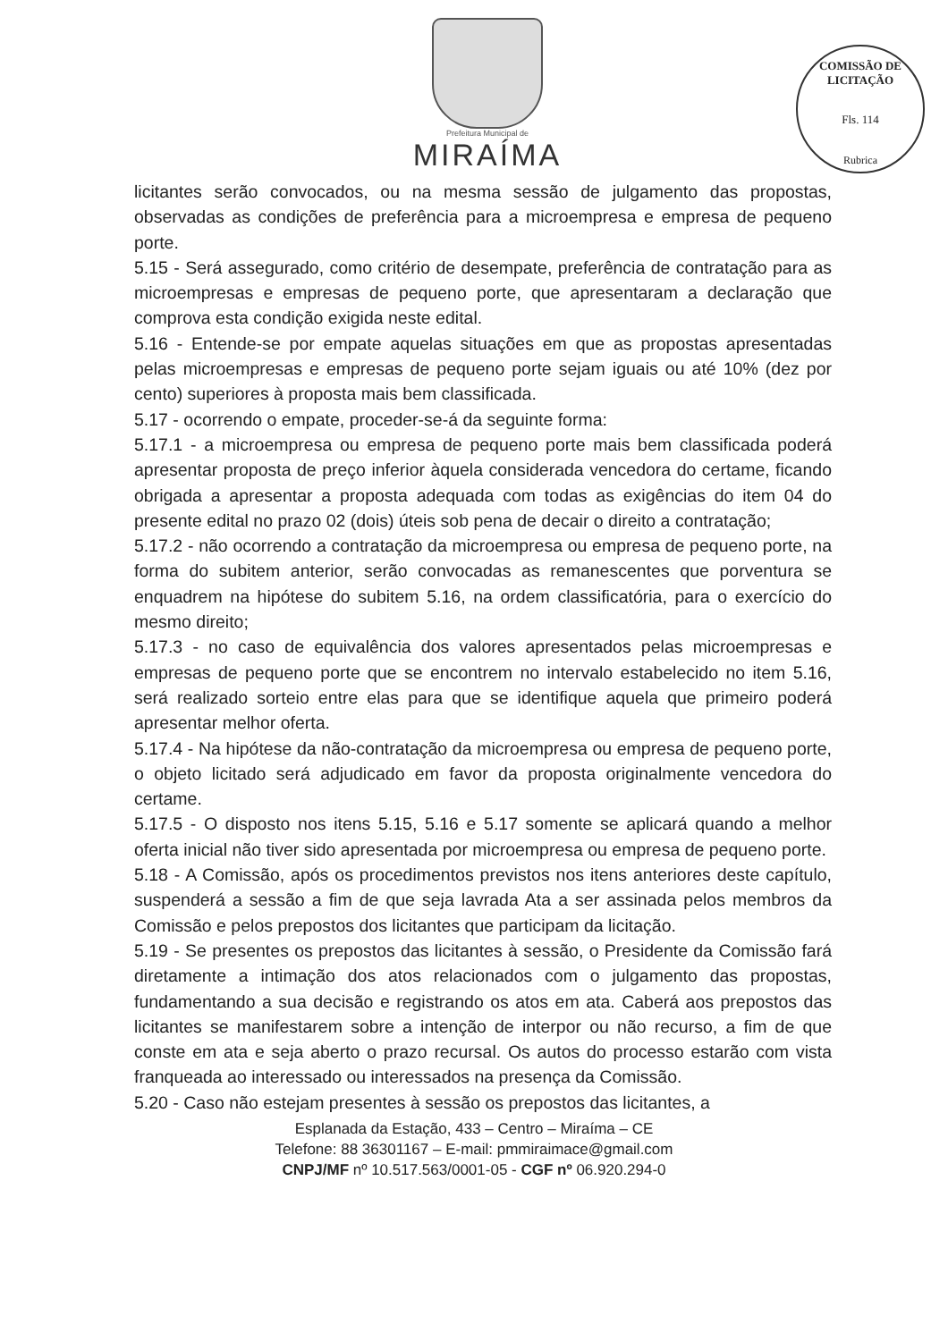Prefeitura Municipal de
MIRAÍMA
COMISSÃO DE LICITAÇÃO
Fls. 114
Rubrica
licitantes serão convocados, ou na mesma sessão de julgamento das propostas, observadas as condições de preferência para a microempresa e empresa de pequeno porte.
5.15 - Será assegurado, como critério de desempate, preferência de contratação para as microempresas e empresas de pequeno porte, que apresentaram a declaração que comprova esta condição exigida neste edital.
5.16 - Entende-se por empate aquelas situações em que as propostas apresentadas pelas microempresas e empresas de pequeno porte sejam iguais ou até 10% (dez por cento) superiores à proposta mais bem classificada.
5.17 - ocorrendo o empate, proceder-se-á da seguinte forma:
5.17.1 - a microempresa ou empresa de pequeno porte mais bem classificada poderá apresentar proposta de preço inferior àquela considerada vencedora do certame, ficando obrigada a apresentar a proposta adequada com todas as exigências do item 04 do presente edital no prazo 02 (dois) úteis sob pena de decair o direito a contratação;
5.17.2 - não ocorrendo a contratação da microempresa ou empresa de pequeno porte, na forma do subitem anterior, serão convocadas as remanescentes que porventura se enquadrem na hipótese do subitem 5.16, na ordem classificatória, para o exercício do mesmo direito;
5.17.3 - no caso de equivalência dos valores apresentados pelas microempresas e empresas de pequeno porte que se encontrem no intervalo estabelecido no item 5.16, será realizado sorteio entre elas para que se identifique aquela que primeiro poderá apresentar melhor oferta.
5.17.4 - Na hipótese da não-contratação da microempresa ou empresa de pequeno porte, o objeto licitado será adjudicado em favor da proposta originalmente vencedora do certame.
5.17.5 - O disposto nos itens 5.15, 5.16 e 5.17 somente se aplicará quando a melhor oferta inicial não tiver sido apresentada por microempresa ou empresa de pequeno porte.
5.18 - A Comissão, após os procedimentos previstos nos itens anteriores deste capítulo, suspenderá a sessão a fim de que seja lavrada Ata a ser assinada pelos membros da Comissão e pelos prepostos dos licitantes que participam da licitação.
5.19 - Se presentes os prepostos das licitantes à sessão, o Presidente da Comissão fará diretamente a intimação dos atos relacionados com o julgamento das propostas, fundamentando a sua decisão e registrando os atos em ata. Caberá aos prepostos das licitantes se manifestarem sobre a intenção de interpor ou não recurso, a fim de que conste em ata e seja aberto o prazo recursal. Os autos do processo estarão com vista franqueada ao interessado ou interessados na presença da Comissão.
5.20 - Caso não estejam presentes à sessão os prepostos das licitantes, a
Esplanada da Estação, 433 – Centro – Miraíma – CE
Telefone: 88 36301167 – E-mail: pmmiraimace@gmail.com
CNPJ/MF nº 10.517.563/0001-05 - CGF nº 06.920.294-0